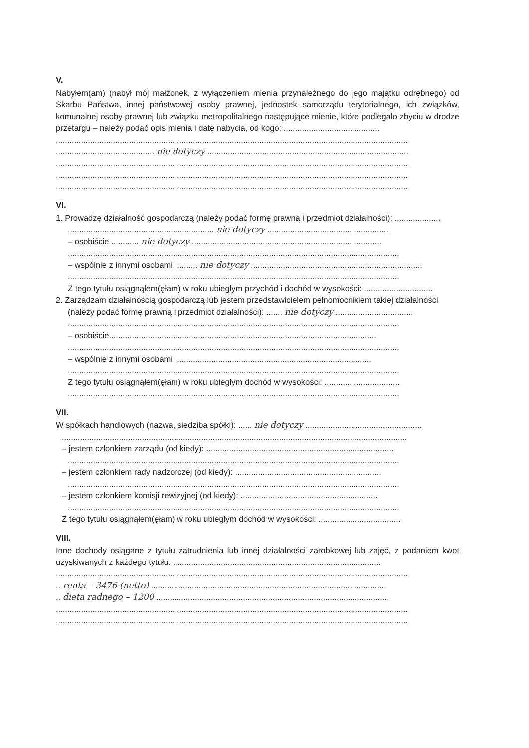V.
Nabyłem(am) (nabył mój małżonek, z wyłączeniem mienia przynależnego do jego majątku odrębnego) od Skarbu Państwa, innej państwowej osoby prawnej, jednostek samorządu terytorialnego, ich związków, komunalnej osoby prawnej lub związku metropolitalnego następujące mienie, które podlegało zbyciu w drodze przetargu – należy podać opis mienia i datę nabycia, od kogo: ..........................................
..........................................................................................................................................................
........................................... nie dotyczy ........................................................................................
..........................................................................................................................................................
..........................................................................................................................................................
..........................................................................................................................................................
VI.
1. Prowadzę działalność gospodarczą (należy podać formę prawną i przedmiot działalności): ....................
................................................................ nie dotyczy .....................................................
– osobiście ............ nie dotyczy ...................................................................................
.................................................................................................................................................
– wspólnie z innymi osobami .......... nie dotyczy ...........................................................................
.................................................................................................................................................
Z tego tytułu osiągnąłem(ęłam) w roku ubiegłym przychód i dochód w wysokości: ..............................
2. Zarządzam działalnością gospodarczą lub jestem przedstawicielem pełnomocnikiem takiej działalności
(należy podać formę prawną i przedmiot działalności): ....... nie dotyczy ..................................
.................................................................................................................................................
– osobiście.....................................................................................................................
.................................................................................................................................................
– wspólnie z innymi osobami ......................................................................................
.................................................................................................................................................
Z tego tytułu osiągnąłem(ęłam) w roku ubiegłym dochód w wysokości: .................................
.................................................................................................................................................
VII.
W spółkach handlowych (nazwa, siedziba spółki): ...... nie dotyczy ...................................................
.......................................................................................................................................................
– jestem członkiem zarządu (od kiedy): ..................................................................................
.................................................................................................................................................
– jestem członkiem rady nadzorczej (od kiedy): ................................................................
.................................................................................................................................................
– jestem członkiem komisji rewizyjnej (od kiedy): ............................................................
.................................................................................................................................................
Z tego tytułu osiągnąłem(ęłam) w roku ubiegłym dochód w wysokości: ....................................
VIII.
Inne dochody osiągane z tytułu zatrudnienia lub innej działalności zarobkowej lub zajęć, z podaniem kwot uzyskiwanych z każdego tytułu: ...........................................................................................
..........................................................................................................................................................
.. renta – 3476 (netto) .......................................................................................................
.. dieta radnego – 1200 ......................................................................................................
..........................................................................................................................................................
..........................................................................................................................................................